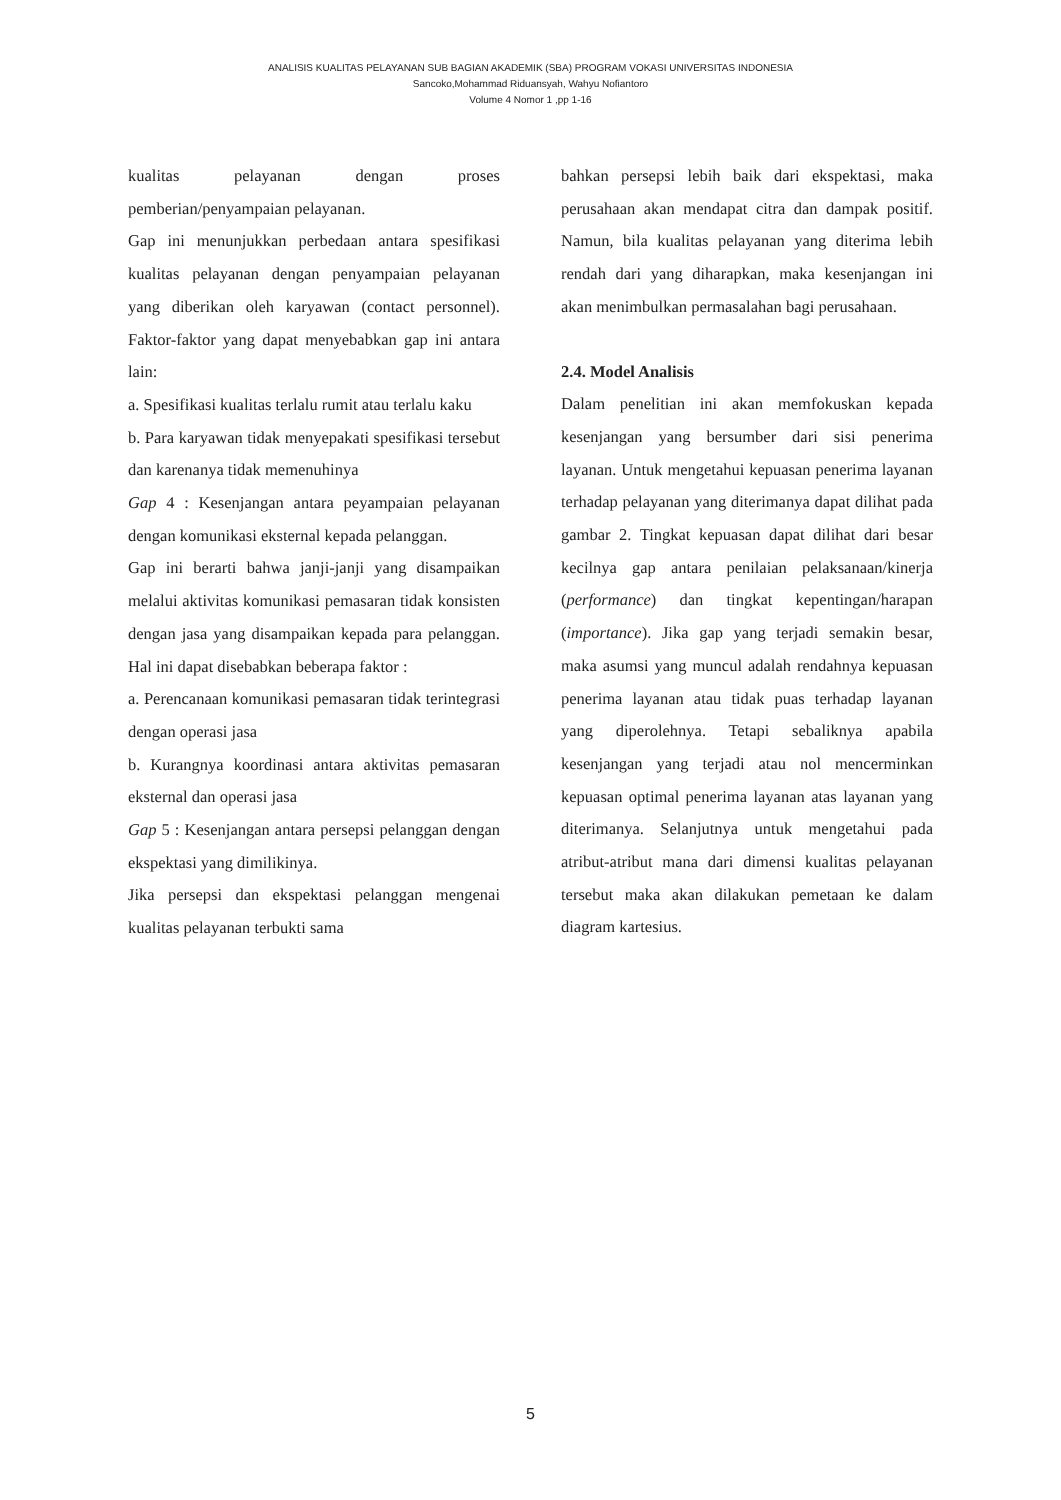ANALISIS KUALITAS PELAYANAN SUB BAGIAN AKADEMIK (SBA) PROGRAM VOKASI UNIVERSITAS INDONESIA
Sancoko,Mohammad Riduansyah, Wahyu Nofiantoro
Volume 4 Nomor 1 ,pp 1-16
kualitas pelayanan dengan proses pemberian/penyampaian pelayanan.
Gap ini menunjukkan perbedaan antara spesifikasi kualitas pelayanan dengan penyampaian pelayanan yang diberikan oleh karyawan (contact personnel). Faktor-faktor yang dapat menyebabkan gap ini antara lain:
a. Spesifikasi kualitas terlalu rumit atau terlalu kaku
b. Para karyawan tidak menyepakati spesifikasi tersebut dan karenanya tidak memenuhinya
Gap 4 : Kesenjangan antara peyampaian pelayanan dengan komunikasi eksternal kepada pelanggan.
Gap ini berarti bahwa janji-janji yang disampaikan melalui aktivitas komunikasi pemasaran tidak konsisten dengan jasa yang disampaikan kepada para pelanggan. Hal ini dapat disebabkan beberapa faktor :
a. Perencanaan komunikasi pemasaran tidak terintegrasi dengan operasi jasa
b. Kurangnya koordinasi antara aktivitas pemasaran eksternal dan operasi jasa
Gap 5 : Kesenjangan antara persepsi pelanggan dengan ekspektasi yang dimilikinya.
Jika persepsi dan ekspektasi pelanggan mengenai kualitas pelayanan terbukti sama
bahkan persepsi lebih baik dari ekspektasi, maka perusahaan akan mendapat citra dan dampak positif. Namun, bila kualitas pelayanan yang diterima lebih rendah dari yang diharapkan, maka kesenjangan ini akan menimbulkan permasalahan bagi perusahaan.
2.4. Model Analisis
Dalam penelitian ini akan memfokuskan kepada kesenjangan yang bersumber dari sisi penerima layanan. Untuk mengetahui kepuasan penerima layanan terhadap pelayanan yang diterimanya dapat dilihat pada gambar 2. Tingkat kepuasan dapat dilihat dari besar kecilnya gap antara penilaian pelaksanaan/kinerja (performance) dan tingkat kepentingan/harapan (importance). Jika gap yang terjadi semakin besar, maka asumsi yang muncul adalah rendahnya kepuasan penerima layanan atau tidak puas terhadap layanan yang diperolehnya. Tetapi sebaliknya apabila kesenjangan yang terjadi atau nol mencerminkan kepuasan optimal penerima layanan atas layanan yang diterimanya. Selanjutnya untuk mengetahui pada atribut-atribut mana dari dimensi kualitas pelayanan tersebut maka akan dilakukan pemetaan ke dalam diagram kartesius.
5